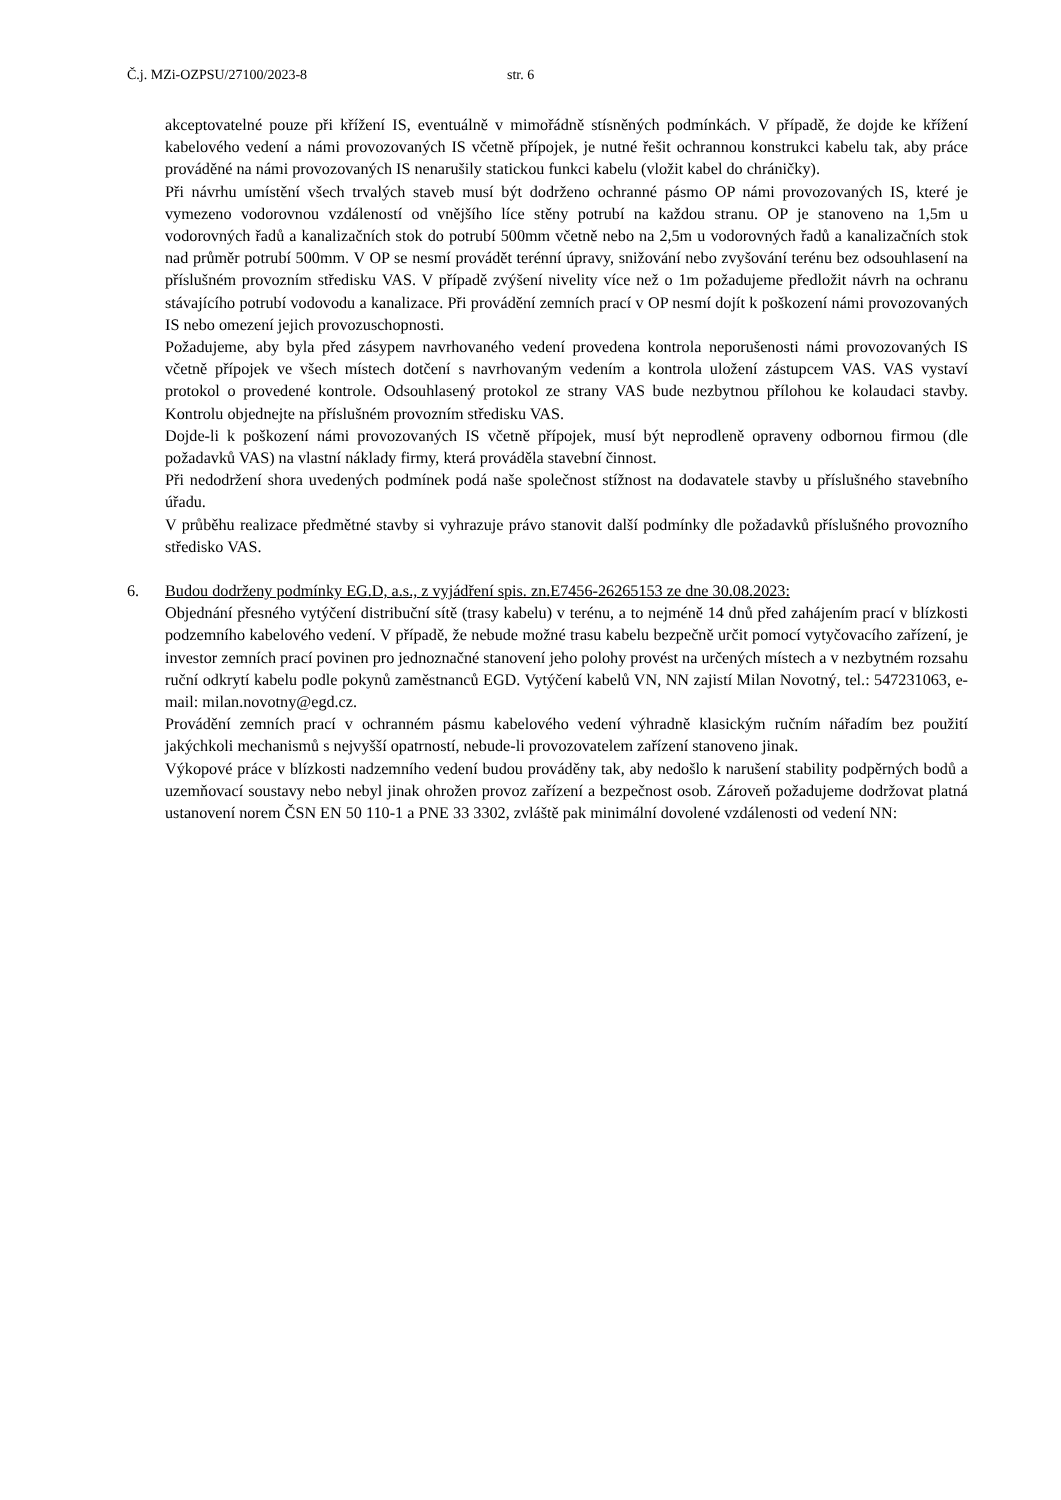Č.j. MZi-OZPSU/27100/2023-8 str. 6
akceptovatelné pouze při křížení IS, eventuálně v mimořádně stísněných podmínkách. V případě, že dojde ke křížení kabelového vedení a námi provozovaných IS včetně přípojek, je nutné řešit ochrannou konstrukci kabelu tak, aby práce prováděné na námi provozovaných IS nenarušily statickou funkci kabelu (vložit kabel do chráničky).
Při návrhu umístění všech trvalých staveb musí být dodrženo ochranné pásmo OP námi provozovaných IS, které je vymezeno vodorovnou vzdáleností od vnějšího líce stěny potrubí na každou stranu. OP je stanoveno na 1,5m u vodorovných řadů a kanalizačních stok do potrubí 500mm včetně nebo na 2,5m u vodorovných řadů a kanalizačních stok nad průměr potrubí 500mm. V OP se nesmí provádět terénní úpravy, snižování nebo zvyšování terénu bez odsouhlasení na příslušném provozním středisku VAS. V případě zvýšení nivelity více než o 1m požadujeme předložit návrh na ochranu stávajícího potrubí vodovodu a kanalizace. Při provádění zemních prací v OP nesmí dojít k poškození námi provozovaných IS nebo omezení jejich provozuschopnosti.
Požadujeme, aby byla před zásypem navrhovaného vedení provedena kontrola neporušenosti námi provozovaných IS včetně přípojek ve všech místech dotčení s navrhovaným vedením a kontrola uložení zástupcem VAS. VAS vystaví protokol o provedené kontrole. Odsouhlasený protokol ze strany VAS bude nezbytnou přílohou ke kolaudaci stavby. Kontrolu objednejte na příslušném provozním středisku VAS.
Dojde-li k poškození námi provozovaných IS včetně přípojek, musí být neprodleně opraveny odbornou firmou (dle požadavků VAS) na vlastní náklady firmy, která prováděla stavební činnost.
Při nedodržení shora uvedených podmínek podá naše společnost stížnost na dodavatele stavby u příslušného stavebního úřadu.
V průběhu realizace předmětné stavby si vyhrazuje právo stanovit další podmínky dle požadavků příslušného provozního středisko VAS.
6. Budou dodrženy podmínky EG.D, a.s., z vyjádření spis. zn.E7456-26265153 ze dne 30.08.2023:
Objednání přesného vytýčení distribuční sítě (trasy kabelu) v terénu, a to nejméně 14 dnů před zahájením prací v blízkosti podzemního kabelového vedení. V případě, že nebude možné trasu kabelu bezpečně určit pomocí vytyčovacího zařízení, je investor zemních prací povinen pro jednoznačné stanovení jeho polohy provést na určených místech a v nezbytném rozsahu ruční odkrytí kabelu podle pokynů zaměstnanců EGD. Vytýčení kabelů VN, NN zajistí Milan Novotný, tel.: 547231063, e-mail: milan.novotny@egd.cz.
Provádění zemních prací v ochranném pásmu kabelového vedení výhradně klasickým ručním nářadím bez použití jakýchkoli mechanismů s nejvyšší opatrností, nebude-li provozovatelem zařízení stanoveno jinak.
Výkopové práce v blízkosti nadzemního vedení budou prováděny tak, aby nedošlo k narušení stability podpěrných bodů a uzemňovací soustavy nebo nebyl jinak ohrožen provoz zařízení a bezpečnost osob. Zároveň požadujeme dodržovat platná ustanovení norem ČSN EN 50 110-1 a PNE 33 3302, zvláště pak minimální dovolené vzdálenosti od vedení NN: